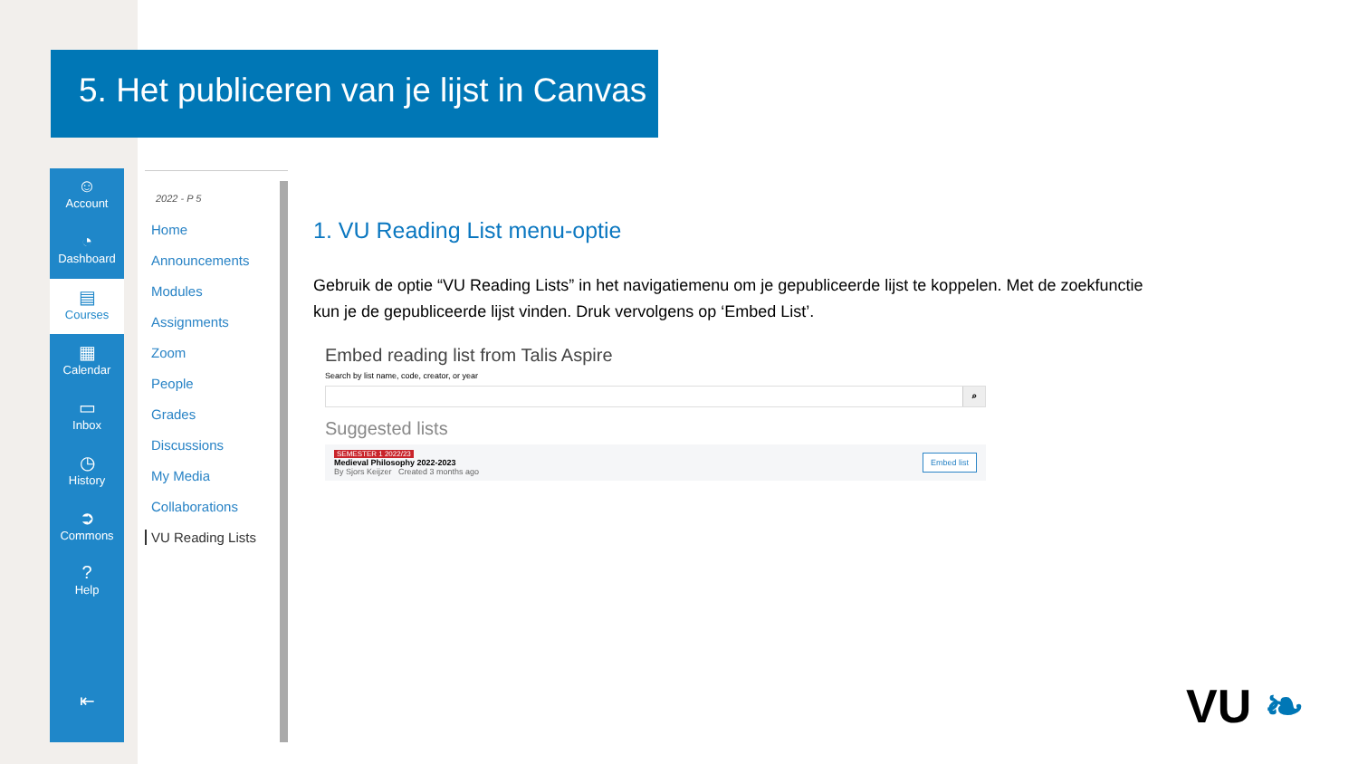5. Het publiceren van je lijst in Canvas
☺
Account
◔
Dashboard
▤
Courses
▦
Calendar
▭
Inbox
◷
History
➲
Commons
?
Help
⇤
2022 - P 5
Home
Announcements
Modules
Assignments
Zoom
People
Grades
Discussions
My Media
Collaborations
VU Reading Lists
1. VU Reading List menu-optie
Gebruik de optie “VU Reading Lists” in het navigatiemenu om je gepubliceerde lijst te koppelen. Met de zoekfunctie kun je de gepubliceerde lijst vinden. Druk vervolgens op ‘Embed List’.
Embed reading list from Talis Aspire
Search by list name, code, creator, or year
⌕
Suggested lists
SEMESTER 1 2022/23
Medieval Philosophy 2022-2023
By Sjors Keijzer Created 3 months ago
Embed list
VU ❧